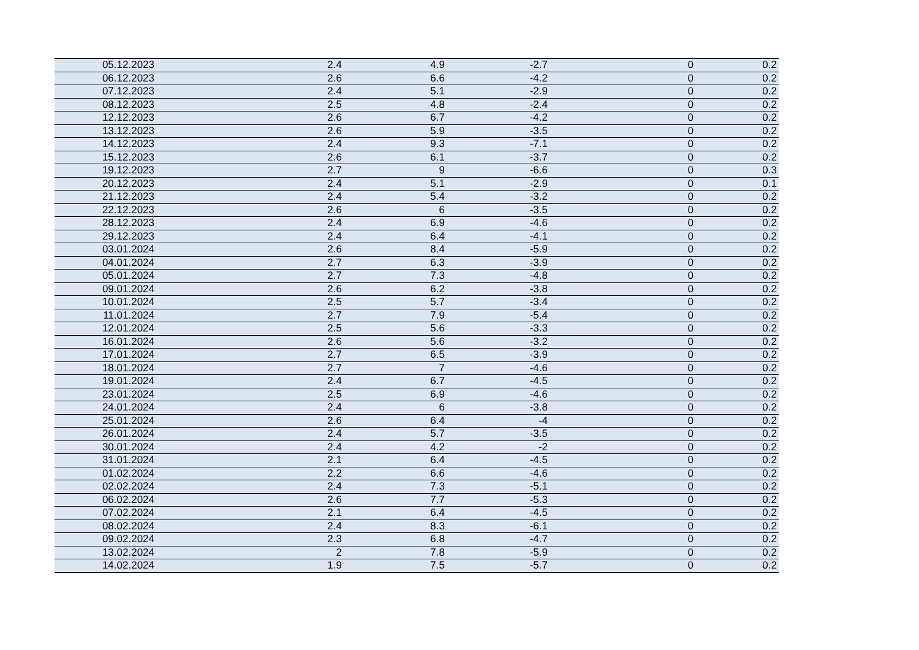| 05.12.2023 | 2.4 | 4.9 | -2.7 | 0 | 0.2 |
| 06.12.2023 | 2.6 | 6.6 | -4.2 | 0 | 0.2 |
| 07.12.2023 | 2.4 | 5.1 | -2.9 | 0 | 0.2 |
| 08.12.2023 | 2.5 | 4.8 | -2.4 | 0 | 0.2 |
| 12.12.2023 | 2.6 | 6.7 | -4.2 | 0 | 0.2 |
| 13.12.2023 | 2.6 | 5.9 | -3.5 | 0 | 0.2 |
| 14.12.2023 | 2.4 | 9.3 | -7.1 | 0 | 0.2 |
| 15.12.2023 | 2.6 | 6.1 | -3.7 | 0 | 0.2 |
| 19.12.2023 | 2.7 | 9 | -6.6 | 0 | 0.3 |
| 20.12.2023 | 2.4 | 5.1 | -2.9 | 0 | 0.1 |
| 21.12.2023 | 2.4 | 5.4 | -3.2 | 0 | 0.2 |
| 22.12.2023 | 2.6 | 6 | -3.5 | 0 | 0.2 |
| 28.12.2023 | 2.4 | 6.9 | -4.6 | 0 | 0.2 |
| 29.12.2023 | 2.4 | 6.4 | -4.1 | 0 | 0.2 |
| 03.01.2024 | 2.6 | 8.4 | -5.9 | 0 | 0.2 |
| 04.01.2024 | 2.7 | 6.3 | -3.9 | 0 | 0.2 |
| 05.01.2024 | 2.7 | 7.3 | -4.8 | 0 | 0.2 |
| 09.01.2024 | 2.6 | 6.2 | -3.8 | 0 | 0.2 |
| 10.01.2024 | 2.5 | 5.7 | -3.4 | 0 | 0.2 |
| 11.01.2024 | 2.7 | 7.9 | -5.4 | 0 | 0.2 |
| 12.01.2024 | 2.5 | 5.6 | -3.3 | 0 | 0.2 |
| 16.01.2024 | 2.6 | 5.6 | -3.2 | 0 | 0.2 |
| 17.01.2024 | 2.7 | 6.5 | -3.9 | 0 | 0.2 |
| 18.01.2024 | 2.7 | 7 | -4.6 | 0 | 0.2 |
| 19.01.2024 | 2.4 | 6.7 | -4.5 | 0 | 0.2 |
| 23.01.2024 | 2.5 | 6.9 | -4.6 | 0 | 0.2 |
| 24.01.2024 | 2.4 | 6 | -3.8 | 0 | 0.2 |
| 25.01.2024 | 2.6 | 6.4 | -4 | 0 | 0.2 |
| 26.01.2024 | 2.4 | 5.7 | -3.5 | 0 | 0.2 |
| 30.01.2024 | 2.4 | 4.2 | -2 | 0 | 0.2 |
| 31.01.2024 | 2.1 | 6.4 | -4.5 | 0 | 0.2 |
| 01.02.2024 | 2.2 | 6.6 | -4.6 | 0 | 0.2 |
| 02.02.2024 | 2.4 | 7.3 | -5.1 | 0 | 0.2 |
| 06.02.2024 | 2.6 | 7.7 | -5.3 | 0 | 0.2 |
| 07.02.2024 | 2.1 | 6.4 | -4.5 | 0 | 0.2 |
| 08.02.2024 | 2.4 | 8.3 | -6.1 | 0 | 0.2 |
| 09.02.2024 | 2.3 | 6.8 | -4.7 | 0 | 0.2 |
| 13.02.2024 | 2 | 7.8 | -5.9 | 0 | 0.2 |
| 14.02.2024 | 1.9 | 7.5 | -5.7 | 0 | 0.2 |